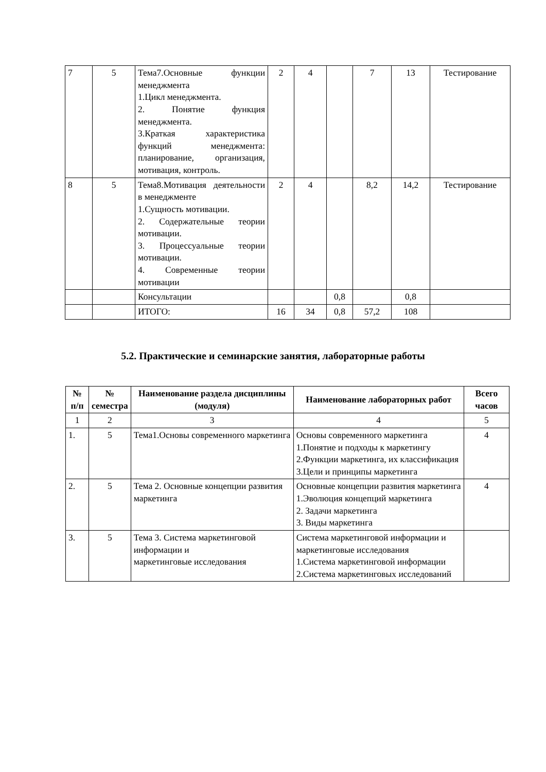| 7 | 5 | Тема7.Основные функции менеджмента 1.Цикл менеджмента. 2. Понятие функция менеджмента. 3.Краткая характеристика функций менеджмента: планирование, организация, мотивация, контроль. | 2 | 4 | | 7 | 13 | Тестирование |
| 8 | 5 | Тема8.Мотивация деятельности в менеджменте 1.Сущность мотивации. 2. Содержательные теории мотивации. 3. Процессуальные теории мотивации. 4. Современные теории мотивации | 2 | 4 | | 8,2 | 14,2 | Тестирование |
| | | Консультации | | | 0,8 | | 0,8 | |
| | | ИТОГО: | 16 | 34 | 0,8 | 57,2 | 108 | |
5.2. Практические и семинарские занятия, лабораторные работы
| № п/п | № семестра | Наименование раздела дисциплины (модуля) | Наименование лабораторных работ | Всего часов |
| --- | --- | --- | --- | --- |
| 1 | 2 | 3 | 4 | 5 |
| 1. | 5 | Тема1.Основы современного маркетинга | Основы современного маркетинга 1.Понятие и подходы к маркетингу 2.Функции маркетинга, их классификация 3.Цели и принципы маркетинга | 4 |
| 2. | 5 | Тема 2. Основные концепции развития маркетинга | Основные концепции развития маркетинга 1.Эволюция концепций маркетинга 2. Задачи маркетинга 3. Виды маркетинга | 4 |
| 3. | 5 | Тема 3. Система маркетинговой информации и маркетинговые исследования | Система маркетинговой информации и маркетинговые исследования 1.Система маркетинговой информации 2.Система маркетинговых исследований | |